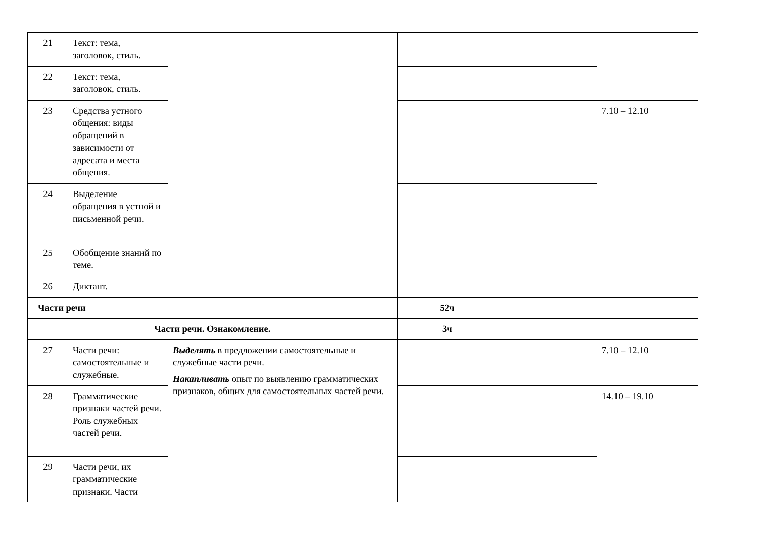| 21 | Текст: тема, заголовок, стиль. | | | | |
| 22 | Текст: тема, заголовок, стиль. | | | | |
| 23 | Средства устного общения: виды обращений в зависимости от адресата и места общения. | | | | 7.10 – 12.10 |
| 24 | Выделение обращения в устной и письменной речи. | | | | |
| 25 | Обобщение знаний по теме. | | | | |
| 26 | Диктант. | | | | |
| Части речи | | | 52ч | | |
| Части речи. Ознакомление. | | | 3ч | | |
| 27 | Части речи: самостоятельные и служебные. | Выделять в предложении самостоятельные и служебные части речи. Накапливать опыт по выявлению грамматических признаков, общих для самостоятельных частей речи. | | | 7.10 – 12.10 |
| 28 | Грамматические признаки частей речи. Роль служебных частей речи. | | | | 14.10 – 19.10 |
| 29 | Части речи, их грамматические признаки. Части | | | | |